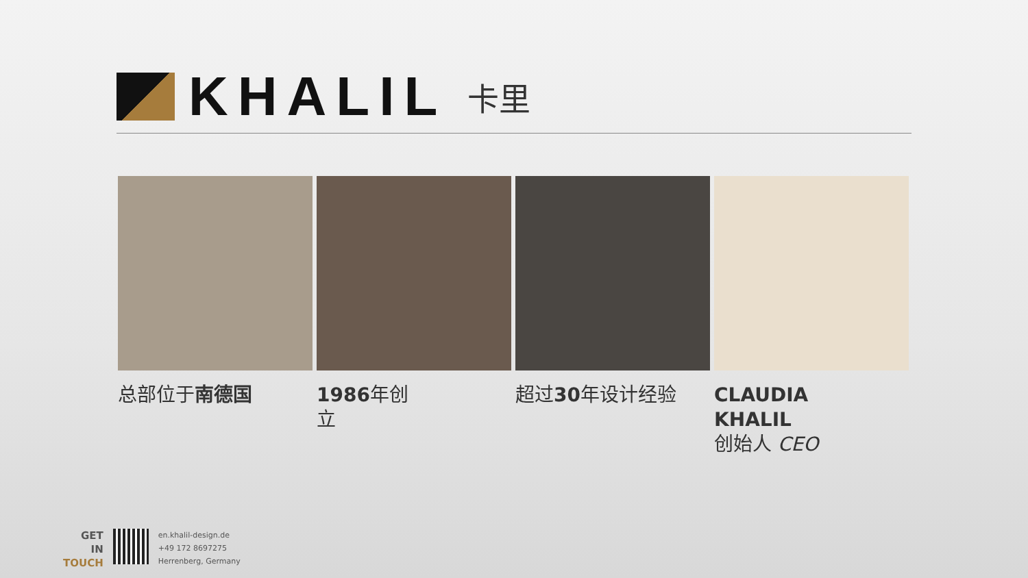KHALIL
卡里
总部位于南德国 1986年创
立
超过30年设计经验 CLAUDIA
KHALIL
创始人 CEO
GET
IN
TOUCH
en.khalil-design.de
+49 172 8697275
Herrenberg, Germany